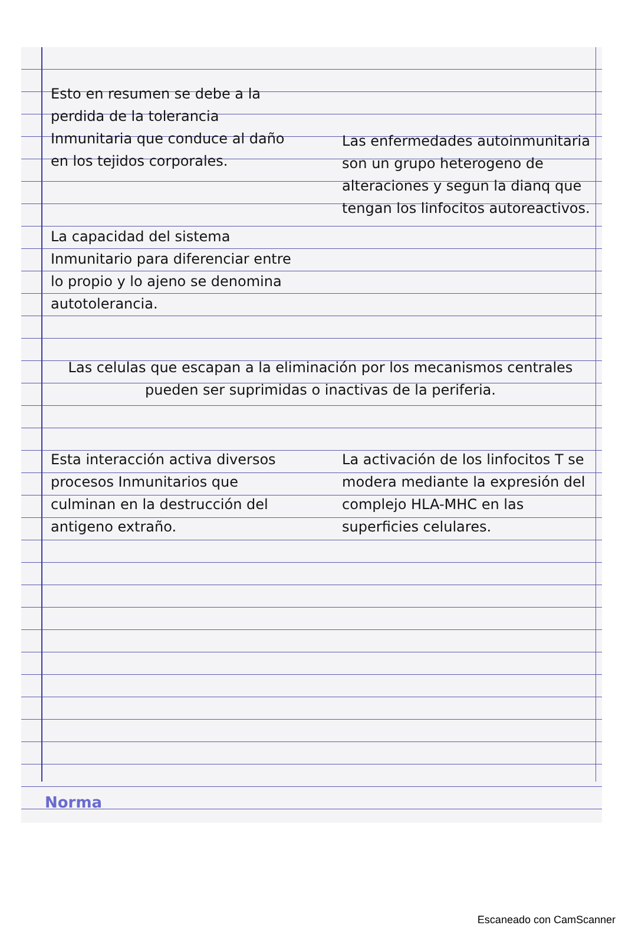Esto en resumen se debe a la perdida de la tolerancia Inmunitaria que conduce al daño en los tejidos corporales.
Las enfermedades autoinmunitaria son un grupo heterogeno de alteraciones y segun la dianq que tengan los linfocitos autoreactivos.
La capacidad del sistema Inmunitario para diferenciar entre lo propio y lo ajeno se denomina autotolerancia.
Las celulas que escapan a la eliminación por los mecanismos centrales pueden ser suprimidas o inactivas de la periferia.
Esta interacción activa diversos procesos Inmunitarios que culminan en la destrucción del antigeno extraño.
La activación de los linfocitos T se modera mediante la expresión del complejo HLA-MHC en las superficies celulares.
Norma
Escaneado con CamScanner